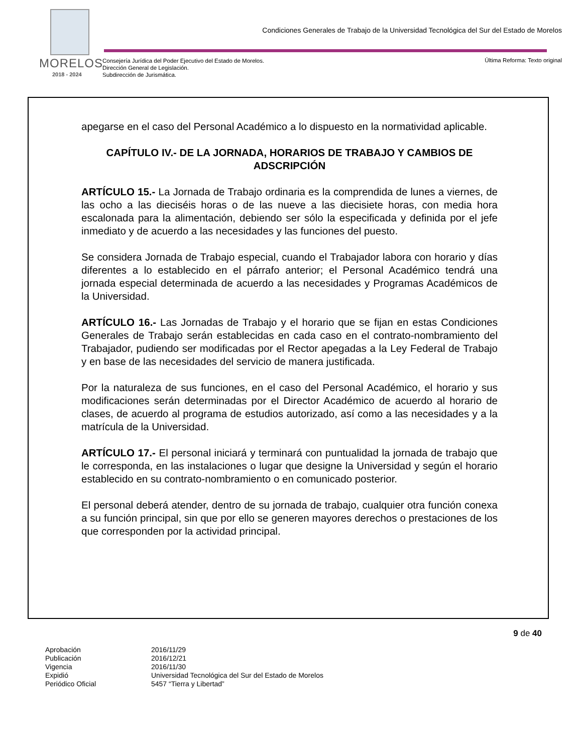MORELOS
2018 - 2024
Condiciones Generales de Trabajo de la Universidad Tecnológica del Sur del Estado de Morelos
Consejería Jurídica del Poder Ejecutivo del Estado de Morelos.
Dirección General de Legislación.
Subdirección de Jurismática.
Última Reforma: Texto original
apegarse en el caso del Personal Académico a lo dispuesto en la normatividad aplicable.
CAPÍTULO IV.- DE LA JORNADA, HORARIOS DE TRABAJO Y CAMBIOS DE ADSCRIPCIÓN
ARTÍCULO 15.- La Jornada de Trabajo ordinaria es la comprendida de lunes a viernes, de las ocho a las dieciséis horas o de las nueve a las diecisiete horas, con media hora escalonada para la alimentación, debiendo ser sólo la especificada y definida por el jefe inmediato y de acuerdo a las necesidades y las funciones del puesto.
Se considera Jornada de Trabajo especial, cuando el Trabajador labora con horario y días diferentes a lo establecido en el párrafo anterior; el Personal Académico tendrá una jornada especial determinada de acuerdo a las necesidades y Programas Académicos de la Universidad.
ARTÍCULO 16.- Las Jornadas de Trabajo y el horario que se fijan en estas Condiciones Generales de Trabajo serán establecidas en cada caso en el contrato-nombramiento del Trabajador, pudiendo ser modificadas por el Rector apegadas a la Ley Federal de Trabajo y en base de las necesidades del servicio de manera justificada.
Por la naturaleza de sus funciones, en el caso del Personal Académico, el horario y sus modificaciones serán determinadas por el Director Académico de acuerdo al horario de clases, de acuerdo al programa de estudios autorizado, así como a las necesidades y a la matrícula de la Universidad.
ARTÍCULO 17.- El personal iniciará y terminará con puntualidad la jornada de trabajo que le corresponda, en las instalaciones o lugar que designe la Universidad y según el horario establecido en su contrato-nombramiento o en comunicado posterior.
El personal deberá atender, dentro de su jornada de trabajo, cualquier otra función conexa a su función principal, sin que por ello se generen mayores derechos o prestaciones de los que corresponden por la actividad principal.
9 de 40
| Aprobación | 2016/11/29 |
| Publicación | 2016/12/21 |
| Vigencia | 2016/11/30 |
| Expidió | Universidad Tecnológica del Sur del Estado de Morelos |
| Periódico Oficial | 5457 “Tierra y Libertad” |